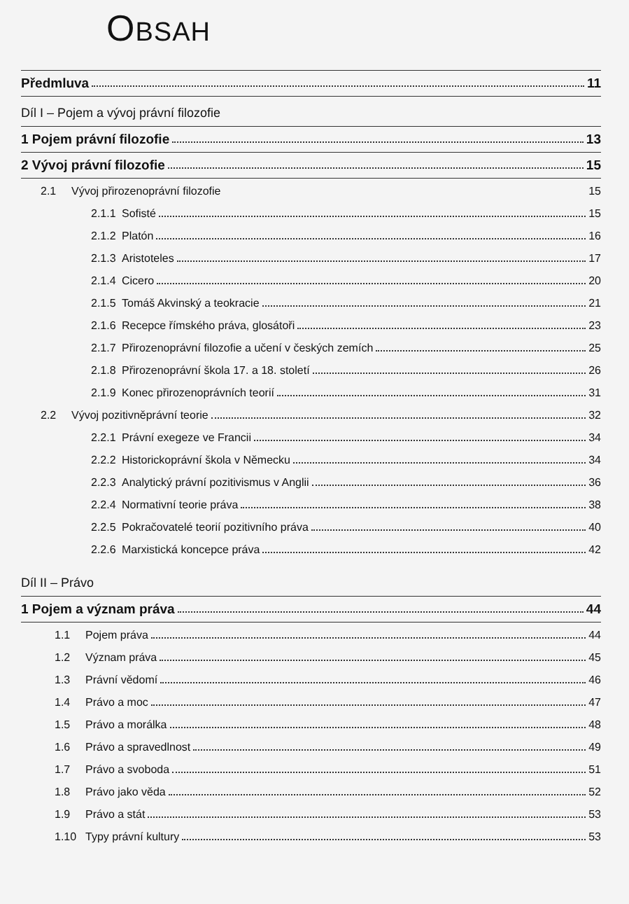OBSAH
Předmluva 11
Díl I – Pojem a vývoj právní filozofie
1 Pojem právní filozofie 13
2 Vývoj právní filozofie 15
2.1 Vývoj přirozenoprávní filozofie 15
2.1.1 Sofisté 15
2.1.2 Platón 16
2.1.3 Aristoteles 17
2.1.4 Cicero 20
2.1.5 Tomáš Akvinský a teokracie 21
2.1.6 Recepce římského práva, glosátoři 23
2.1.7 Přirozenoprávní filozofie a učení v českých zemích 25
2.1.8 Přirozenoprávní škola 17. a 18. století 26
2.1.9 Konec přirozenoprávních teorií 31
2.2 Vývoj pozitivněprávní teorie 32
2.2.1 Právní exegeze ve Francii 34
2.2.2 Historickoprávní škola v Německu 34
2.2.3 Analytický právní pozitivismus v Anglii 36
2.2.4 Normativní teorie práva 38
2.2.5 Pokračovatelé teorií pozitivního práva 40
2.2.6 Marxistická koncepce práva 42
Díl II – Právo
1 Pojem a význam práva 44
1.1 Pojem práva 44
1.2 Význam práva 45
1.3 Právní vědomí 46
1.4 Právo a moc 47
1.5 Právo a morálka 48
1.6 Právo a spravedlnost 49
1.7 Právo a svoboda 51
1.8 Právo jako věda 52
1.9 Právo a stát 53
1.10 Typy právní kultury 53